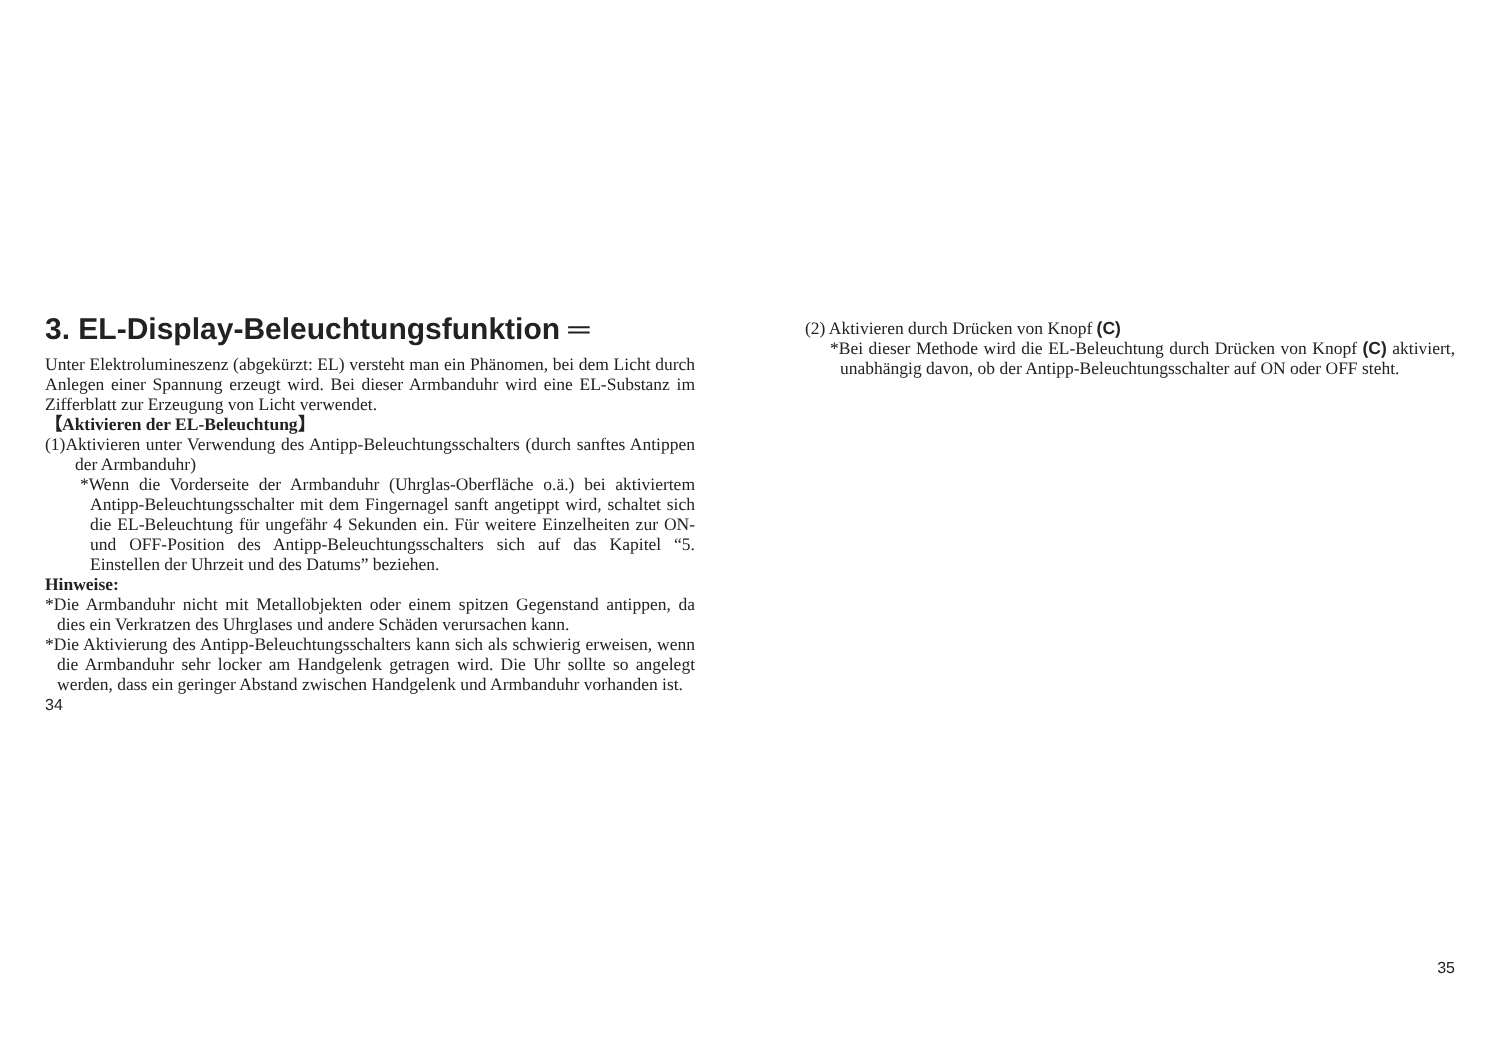3. EL-Display-Beleuchtungsfunktion ═
Unter Elektrolumineszenz (abgekürzt: EL) versteht man ein Phänomen, bei dem Licht durch Anlegen einer Spannung erzeugt wird. Bei dieser Armbanduhr wird eine EL-Substanz im Zifferblatt zur Erzeugung von Licht verwendet.
【Aktivieren der EL-Beleuchtung】
(1)Aktivieren unter Verwendung des Antipp-Beleuchtungsschalters (durch sanftes Antippen der Armbanduhr)
*Wenn die Vorderseite der Armbanduhr (Uhrglas-Oberfläche o.ä.) bei aktiviertem Antipp-Beleuchtungsschalter mit dem Fingernagel sanft angetippt wird, schaltet sich die EL-Beleuchtung für ungefähr 4 Sekunden ein. Für weitere Einzelheiten zur ON- und OFF-Position des Antipp-Beleuchtungsschalters sich auf das Kapitel “5. Einstellen der Uhrzeit und des Datums” beziehen.
Hinweise:
*Die Armbanduhr nicht mit Metallobjekten oder einem spitzen Gegenstand antippen, da dies ein Verkratzen des Uhrglases und andere Schäden verursachen kann.
*Die Aktivierung des Antipp-Beleuchtungsschalters kann sich als schwierig erweisen, wenn die Armbanduhr sehr locker am Handgelenk getragen wird. Die Uhr sollte so angelegt werden, dass ein geringer Abstand zwischen Handgelenk und Armbanduhr vorhanden ist.
34
(2) Aktivieren durch Drücken von Knopf (C)
*Bei dieser Methode wird die EL-Beleuchtung durch Drücken von Knopf (C) aktiviert, unabhängig davon, ob der Antipp-Beleuchtungsschalter auf ON oder OFF steht.
35